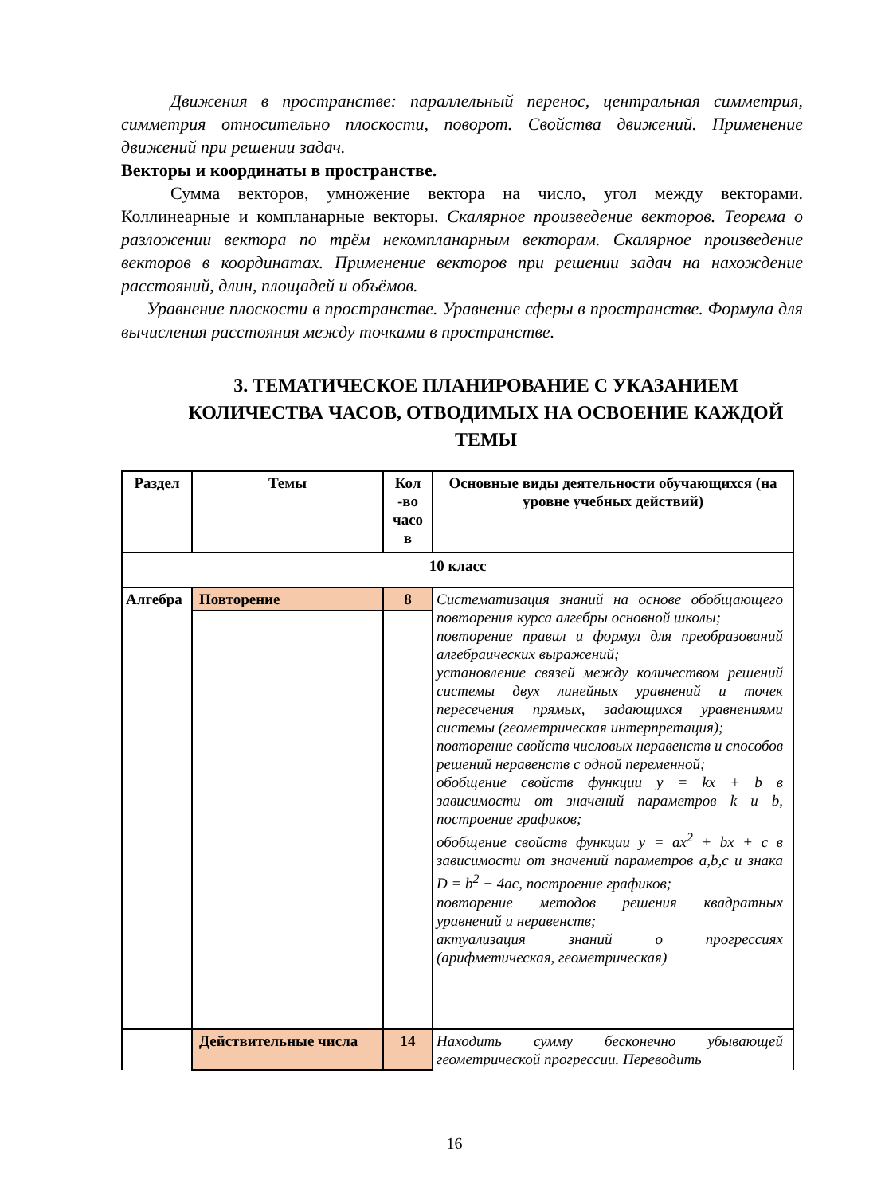Движения в пространстве: параллельный перенос, центральная симметрия, симметрия относительно плоскости, поворот. Свойства движений. Применение движений при решении задач.
Векторы и координаты в пространстве.
Сумма векторов, умножение вектора на число, угол между векторами. Коллинеарные и компланарные векторы. Скалярное произведение векторов. Теорема о разложении вектора по трём некомпланарным векторам. Скалярное произведение векторов в координатах. Применение векторов при решении задач на нахождение расстояний, длин, площадей и объёмов.
Уравнение плоскости в пространстве. Уравнение сферы в пространстве. Формула для вычисления расстояния между точками в пространстве.
3. ТЕМАТИЧЕСКОЕ ПЛАНИРОВАНИЕ С УКАЗАНИЕМ КОЛИЧЕСТВА ЧАСОВ, ОТВОДИМЫХ НА ОСВОЕНИЕ КАЖДОЙ ТЕМЫ
| Раздел | Темы | Кол -во часо в | Основные виды деятельности обучающихся (на уровне учебных действий) |
| --- | --- | --- | --- |
| 10 класс | | | |
| Алгебра | Повторение | 8 | Систематизация знаний на основе обобщающего повторения курса алгебры основной школы; повторение правил и формул для преобразований алгебраических выражений; установление связей между количеством решений системы двух линейных уравнений и точек пересечения прямых, задающихся уравнениями системы (геометрическая интерпретация); повторение свойств числовых неравенств и способов решений неравенств с одной переменной; обобщение свойств функции y = kx + b в зависимости от значений параметров k и b , построение графиков; обобщение свойств функции y = ax<sup>2</sup> + bx + c в зависимости от значений параметров a , b , c и знака D = b<sup>2</sup> − 4 ac , построение графиков; повторение методов решения квадратных уравнений и неравенств; актуализация знаний о прогрессиях (арифметическая, геометрическая) |
| | Действительные числа | 14 | Находить сумму бесконечно убывающей геометрической прогрессии. Переводить |
16